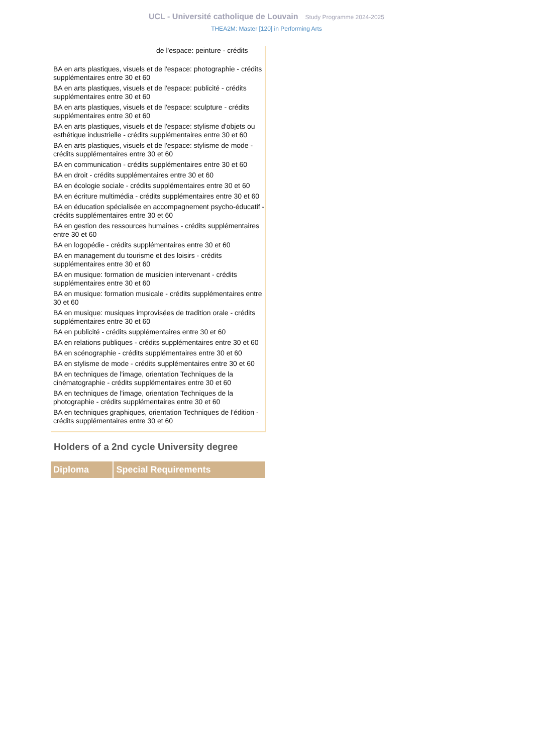UCL - Université catholique de Louvain Study Programme 2024-2025
THEA2M: Master [120] in Performing Arts
de l'espace: peinture - crédits
BA en arts plastiques, visuels et de l'espace: photographie - crédits supplémentaires entre 30 et 60
BA en arts plastiques, visuels et de l'espace: publicité - crédits supplémentaires entre 30 et 60
BA en arts plastiques, visuels et de l'espace: sculpture - crédits supplémentaires entre 30 et 60
BA en arts plastiques, visuels et de l'espace: stylisme d'objets ou esthétique industrielle - crédits supplémentaires entre 30 et 60
BA en arts plastiques, visuels et de l'espace: stylisme de mode - crédits supplémentaires entre 30 et 60
BA en communication - crédits supplémentaires entre 30 et 60
BA en droit - crédits supplémentaires entre 30 et 60
BA en écologie sociale - crédits supplémentaires entre 30 et 60
BA en écriture multimédia - crédits supplémentaires entre 30 et 60
BA en éducation spécialisée en accompagnement psycho-éducatif - crédits supplémentaires entre 30 et 60
BA en gestion des ressources humaines - crédits supplémentaires entre 30 et 60
BA en logopédie - crédits supplémentaires entre 30 et 60
BA en management du tourisme et des loisirs - crédits supplémentaires entre 30 et 60
BA en musique: formation de musicien intervenant - crédits supplémentaires entre 30 et 60
BA en musique: formation musicale - crédits supplémentaires entre 30 et 60
BA en musique: musiques improvisées de tradition orale - crédits supplémentaires entre 30 et 60
BA en publicité - crédits supplémentaires entre 30 et 60
BA en relations publiques - crédits supplémentaires entre 30 et 60
BA en scénographie - crédits supplémentaires entre 30 et 60
BA en stylisme de mode - crédits supplémentaires entre 30 et 60
BA en techniques de l'image, orientation Techniques de la cinématographie - crédits supplémentaires entre 30 et 60
BA en techniques de l'image, orientation Techniques de la photographie - crédits supplémentaires entre 30 et 60
BA en techniques graphiques, orientation Techniques de l'édition - crédits supplémentaires entre 30 et 60
Holders of a 2nd cycle University degree
| Diploma | Special Requirements |
| --- | --- |